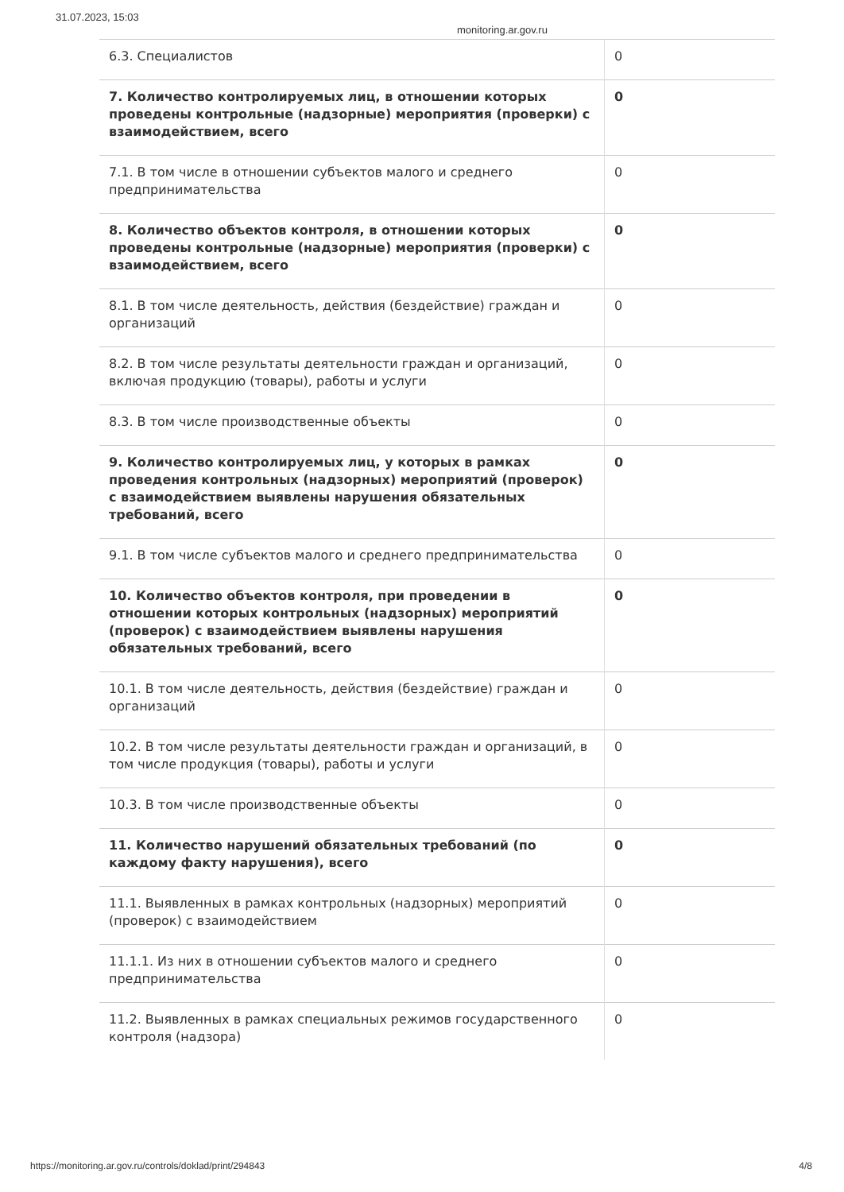31.07.2023, 15:03 monitoring.ar.gov.ru
| 6.3. Специалистов | 0 |
| 7. Количество контролируемых лиц, в отношении которых проведены контрольные (надзорные) мероприятия (проверки) с взаимодействием, всего | 0 |
| 7.1. В том числе в отношении субъектов малого и среднего предпринимательства | 0 |
| 8. Количество объектов контроля, в отношении которых проведены контрольные (надзорные) мероприятия (проверки) с взаимодействием, всего | 0 |
| 8.1. В том числе деятельность, действия (бездействие) граждан и организаций | 0 |
| 8.2. В том числе результаты деятельности граждан и организаций, включая продукцию (товары), работы и услуги | 0 |
| 8.3. В том числе производственные объекты | 0 |
| 9. Количество контролируемых лиц, у которых в рамках проведения контрольных (надзорных) мероприятий (проверок) с взаимодействием выявлены нарушения обязательных требований, всего | 0 |
| 9.1. В том числе субъектов малого и среднего предпринимательства | 0 |
| 10. Количество объектов контроля, при проведении в отношении которых контрольных (надзорных) мероприятий (проверок) с взаимодействием выявлены нарушения обязательных требований, всего | 0 |
| 10.1. В том числе деятельность, действия (бездействие) граждан и организаций | 0 |
| 10.2. В том числе результаты деятельности граждан и организаций, в том числе продукция (товары), работы и услуги | 0 |
| 10.3. В том числе производственные объекты | 0 |
| 11. Количество нарушений обязательных требований (по каждому факту нарушения), всего | 0 |
| 11.1. Выявленных в рамках контрольных (надзорных) мероприятий (проверок) с взаимодействием | 0 |
| 11.1.1. Из них в отношении субъектов малого и среднего предпринимательства | 0 |
| 11.2. Выявленных в рамках специальных режимов государственного контроля (надзора) | 0 |
https://monitoring.ar.gov.ru/controls/doklad/print/294843 4/8